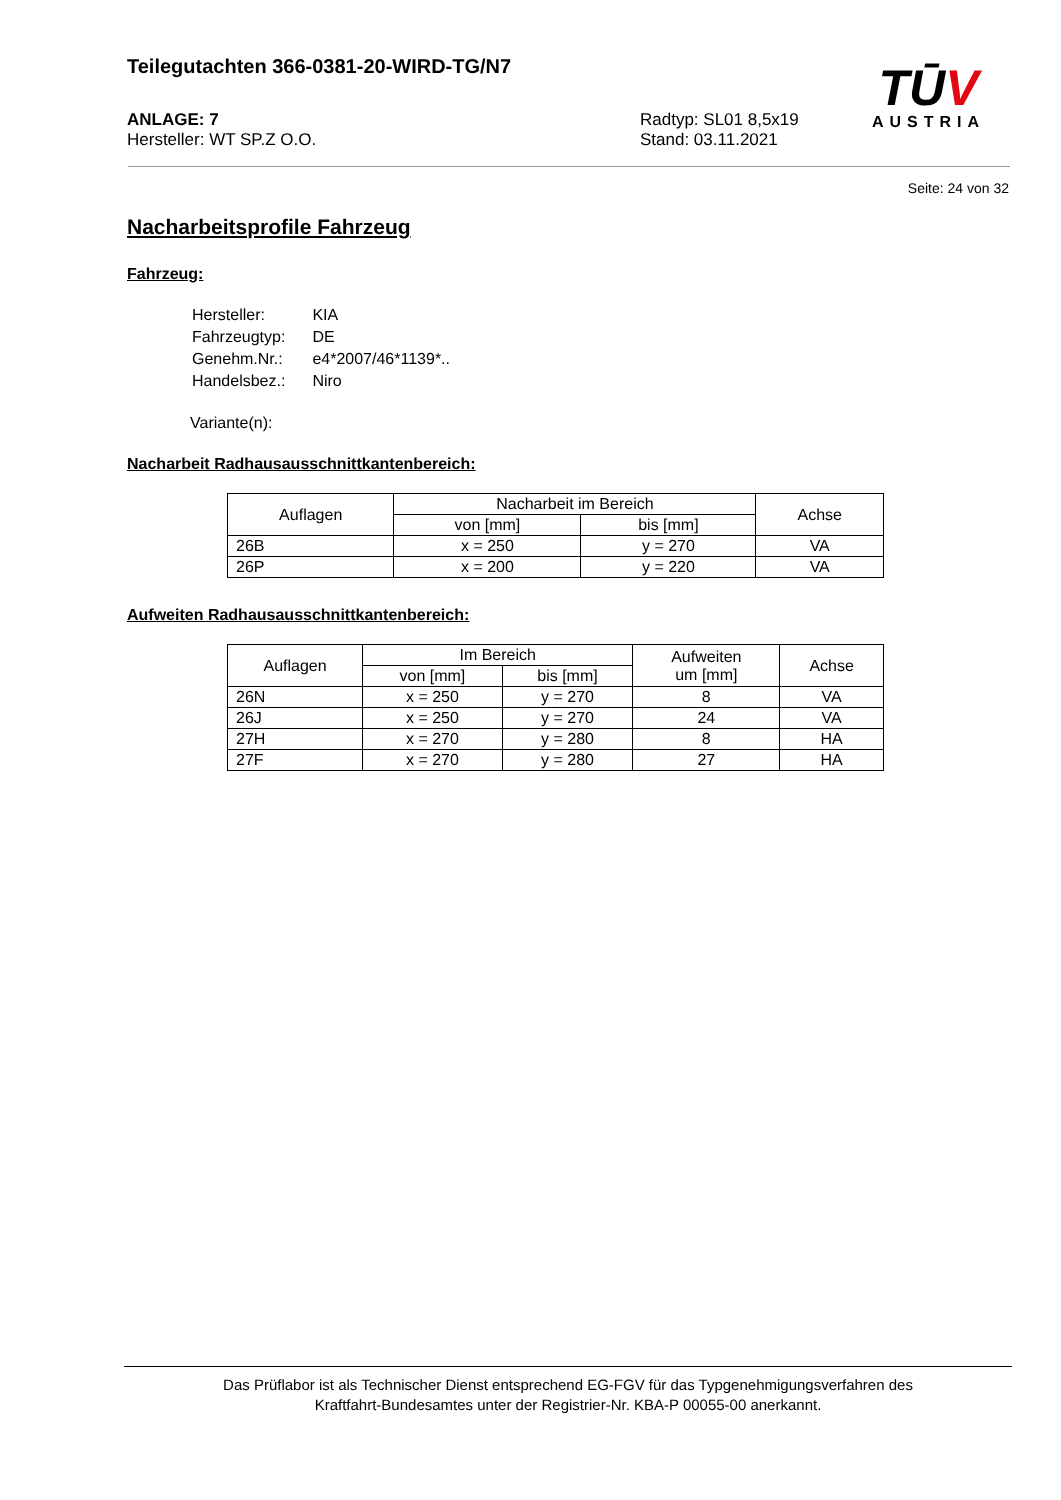Teilegutachten 366-0381-20-WIRD-TG/N7
ANLAGE: 7
Hersteller: WT SP.Z O.O.
Radtyp: SL01 8,5x19
Stand: 03.11.2021
TŪV
AUSTRIA
Seite: 24 von 32
Nacharbeitsprofile Fahrzeug
Fahrzeug:
| Hersteller: | KIA |
| Fahrzeugtyp: | DE |
| Genehm.Nr.: | e4*2007/46*1139*.. |
| Handelsbez.: | Niro |
Variante(n):
Nacharbeit Radhausausschnittkantenbereich:
| Auflagen | Nacharbeit im Bereich | | Achse |
| --- | --- | --- | --- |
| | von [mm] | bis [mm] | |
| 26B | x = 250 | y = 270 | VA |
| 26P | x = 200 | y = 220 | VA |
Aufweiten Radhausausschnittkantenbereich:
| Auflagen | Im Bereich | | Aufweiten um [mm] | Achse |
| --- | --- | --- | --- | --- |
| | von [mm] | bis [mm] | | |
| 26N | x = 250 | y = 270 | 8 | VA |
| 26J | x = 250 | y = 270 | 24 | VA |
| 27H | x = 270 | y = 280 | 8 | HA |
| 27F | x = 270 | y = 280 | 27 | HA |
Das Prüflabor ist als Technischer Dienst entsprechend EG-FGV für das Typgenehmigungsverfahren des
Kraftfahrt-Bundesamtes unter der Registrier-Nr. KBA-P 00055-00 anerkannt.